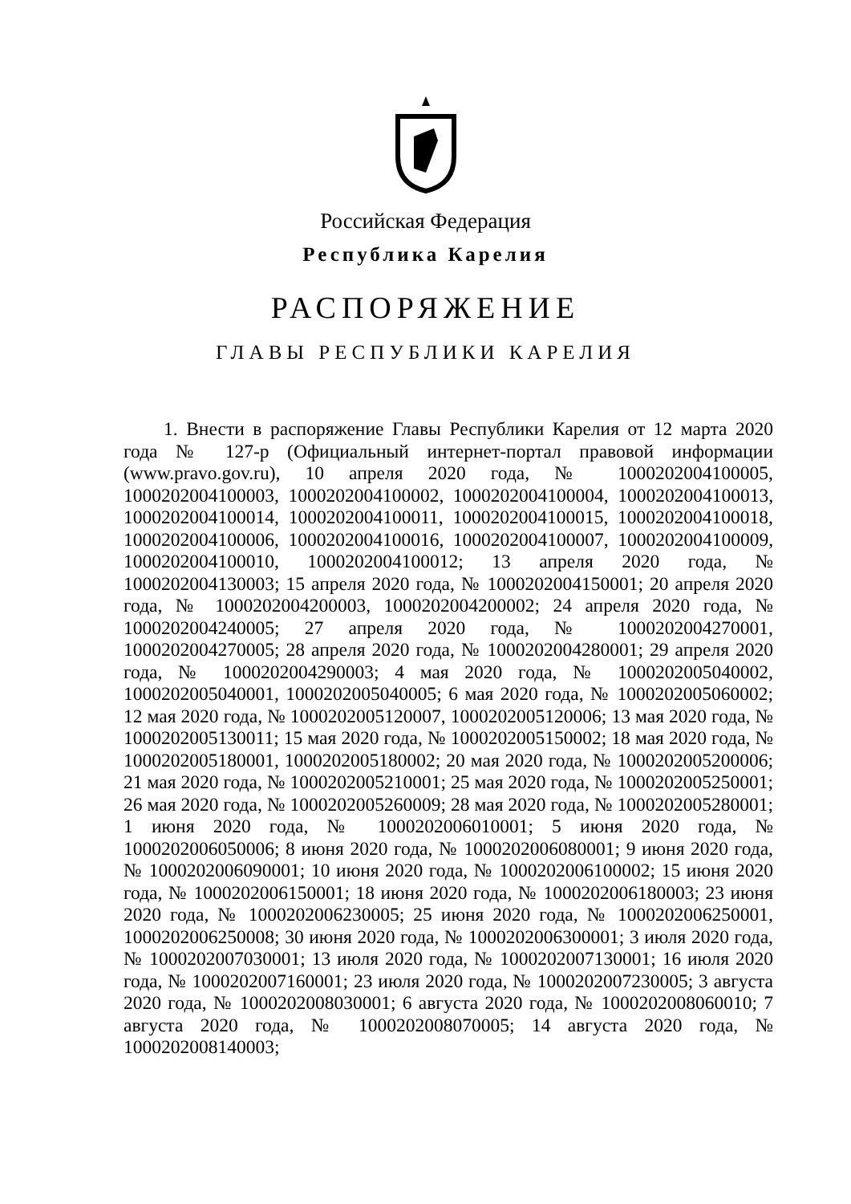Российская Федерация
Республика Карелия
РАСПОРЯЖЕНИЕ
ГЛАВЫ РЕСПУБЛИКИ КАРЕЛИЯ
1. Внести в распоряжение Главы Республики Карелия от 12 марта 2020 года № 127-р (Официальный интернет-портал правовой информации (www.pravo.gov.ru), 10 апреля 2020 года, № 1000202004100005, 1000202004100003, 1000202004100002, 1000202004100004, 1000202004100013, 1000202004100014, 1000202004100011, 1000202004100015, 1000202004100018, 1000202004100006, 1000202004100016, 1000202004100007, 1000202004100009, 1000202004100010, 1000202004100012; 13 апреля 2020 года, № 1000202004130003; 15 апреля 2020 года, № 1000202004150001; 20 апреля 2020 года, № 1000202004200003, 1000202004200002; 24 апреля 2020 года, № 1000202004240005; 27 апреля 2020 года, № 1000202004270001, 1000202004270005; 28 апреля 2020 года, № 1000202004280001; 29 апреля 2020 года, № 1000202004290003; 4 мая 2020 года, № 1000202005040002, 1000202005040001, 1000202005040005; 6 мая 2020 года, № 1000202005060002; 12 мая 2020 года, № 1000202005120007, 1000202005120006; 13 мая 2020 года, № 1000202005130011; 15 мая 2020 года, № 1000202005150002; 18 мая 2020 года, № 1000202005180001, 1000202005180002; 20 мая 2020 года, № 1000202005200006; 21 мая 2020 года, № 1000202005210001; 25 мая 2020 года, № 1000202005250001; 26 мая 2020 года, № 1000202005260009; 28 мая 2020 года, № 1000202005280001; 1 июня 2020 года, № 1000202006010001; 5 июня 2020 года, № 1000202006050006; 8 июня 2020 года, № 1000202006080001; 9 июня 2020 года, № 1000202006090001; 10 июня 2020 года, № 1000202006100002; 15 июня 2020 года, № 1000202006150001; 18 июня 2020 года, № 1000202006180003; 23 июня 2020 года, № 1000202006230005; 25 июня 2020 года, № 1000202006250001, 1000202006250008; 30 июня 2020 года, № 1000202006300001; 3 июля 2020 года, № 1000202007030001; 13 июля 2020 года, № 1000202007130001; 16 июля 2020 года, № 1000202007160001; 23 июля 2020 года, № 1000202007230005; 3 августа 2020 года, № 1000202008030001; 6 августа 2020 года, № 1000202008060010; 7 августа 2020 года, № 1000202008070005; 14 августа 2020 года, № 1000202008140003;